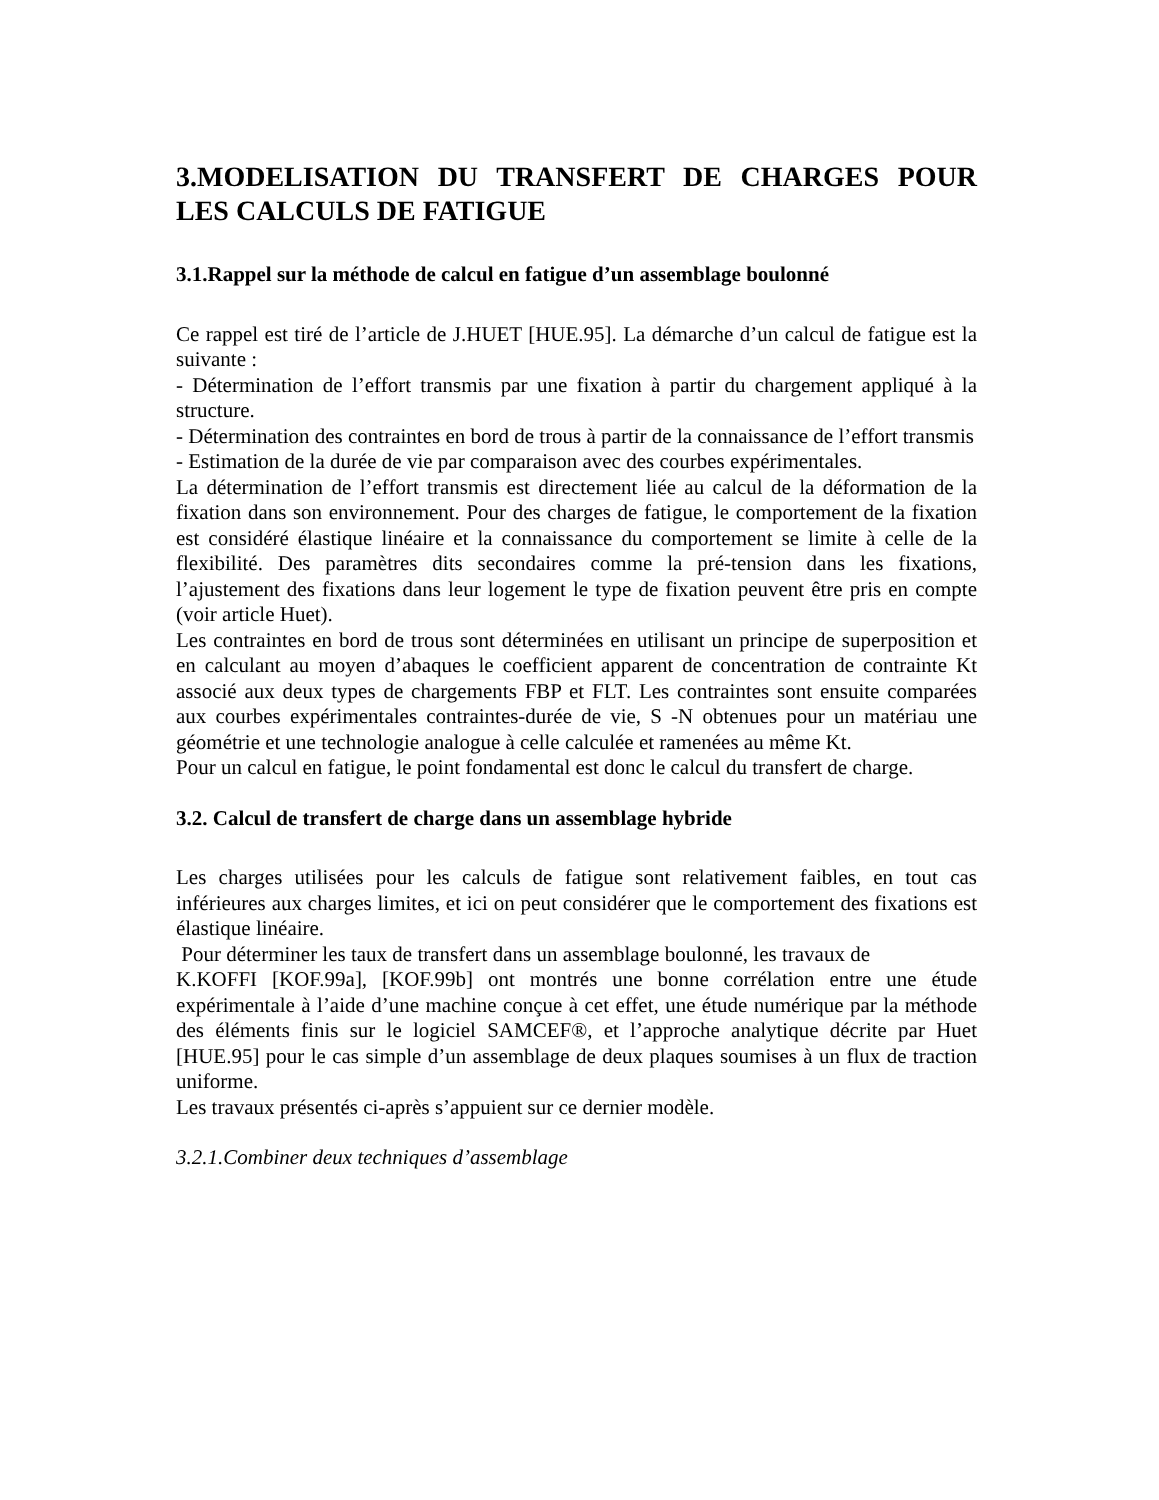3.MODELISATION DU TRANSFERT DE CHARGES POUR LES CALCULS DE FATIGUE
3.1.Rappel sur la méthode de calcul en fatigue d’un assemblage boulonné
Ce rappel est tiré de l’article de J.HUET [HUE.95]. La démarche d’un calcul de fatigue est la suivante :
- Détermination de l’effort transmis par une fixation à partir du chargement appliqué à la structure.
- Détermination des contraintes en bord de trous à partir de la connaissance de l’effort transmis
- Estimation de la durée de vie par comparaison avec des courbes expérimentales.
La détermination de l’effort transmis est directement liée au calcul de la déformation de la fixation dans son environnement. Pour des charges de fatigue, le comportement de la fixation est considéré élastique linéaire et la connaissance du comportement se limite à celle de la flexibilité. Des paramètres dits secondaires comme la pré-tension dans les fixations, l’ajustement des fixations dans leur logement le type de fixation peuvent être pris en compte (voir article Huet).
Les contraintes en bord de trous sont déterminées en utilisant un principe de superposition et en calculant au moyen d’abaques le coefficient apparent de concentration de contrainte Kt associé aux deux types de chargements FBP et FLT. Les contraintes sont ensuite comparées aux courbes expérimentales contraintes-durée de vie, S -N obtenues pour un matériau une géométrie et une technologie analogue à celle calculée et ramenées au même Kt.
Pour un calcul en fatigue, le point fondamental est donc le calcul du transfert de charge.
3.2. Calcul de transfert de charge dans un assemblage hybride
Les charges utilisées pour les calculs de fatigue sont relativement faibles, en tout cas inférieures aux charges limites, et ici on peut considérer que le comportement des fixations est élastique linéaire.
Pour déterminer les taux de transfert dans un assemblage boulonné, les travaux de
K.KOFFI [KOF.99a], [KOF.99b] ont montrés une bonne corrélation entre une étude expérimentale à l’aide d’une machine conçue à cet effet, une étude numérique par la méthode des éléments finis sur le logiciel SAMCEF®, et l’approche analytique décrite par Huet [HUE.95] pour le cas simple d’un assemblage de deux plaques soumises à un flux de traction uniforme.
Les travaux présentés ci-après s’appuient sur ce dernier modèle.
3.2.1.Combiner deux techniques d’assemblage